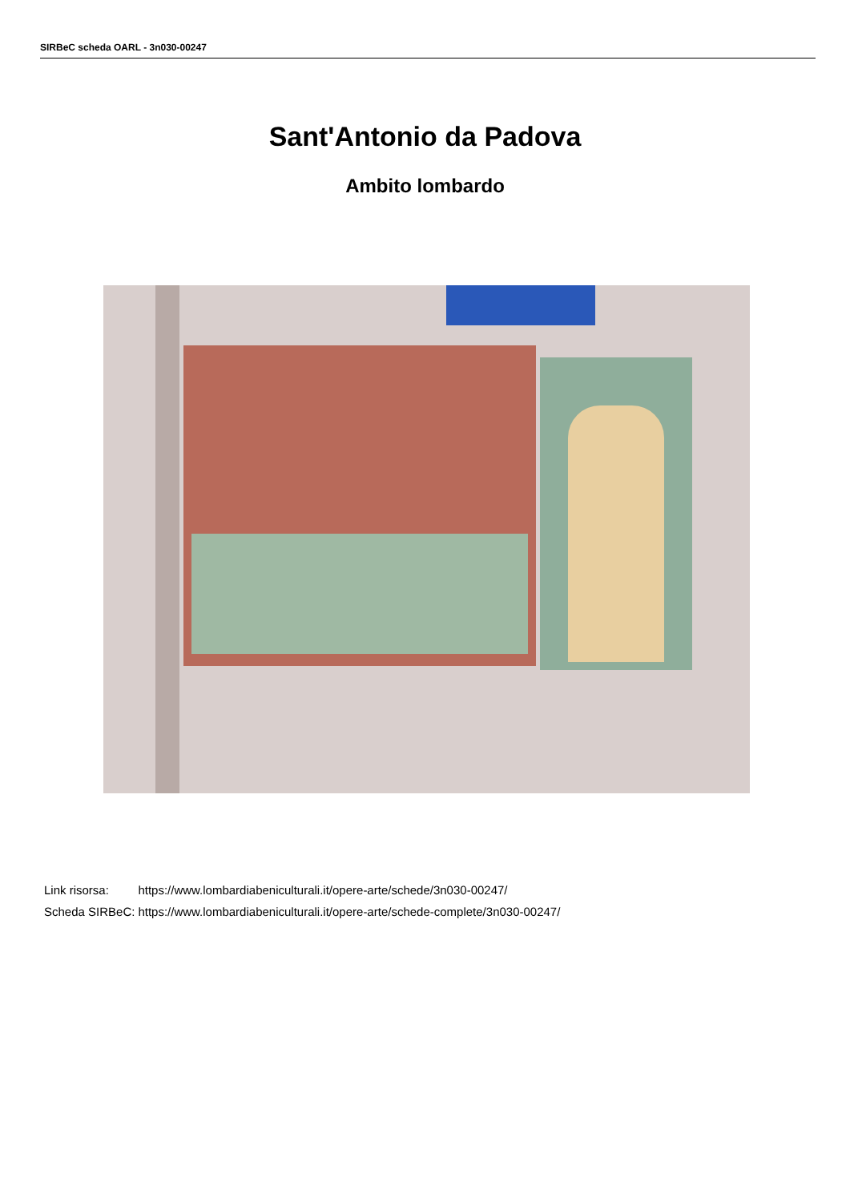SIRBeC scheda OARL - 3n030-00247
Sant'Antonio da Padova
Ambito lombardo
| Link risorsa: | https://www.lombardiabeniculturali.it/opere-arte/schede/3n030-00247/ |
| Scheda SIRBeC: | https://www.lombardiabeniculturali.it/opere-arte/schede-complete/3n030-00247/ |